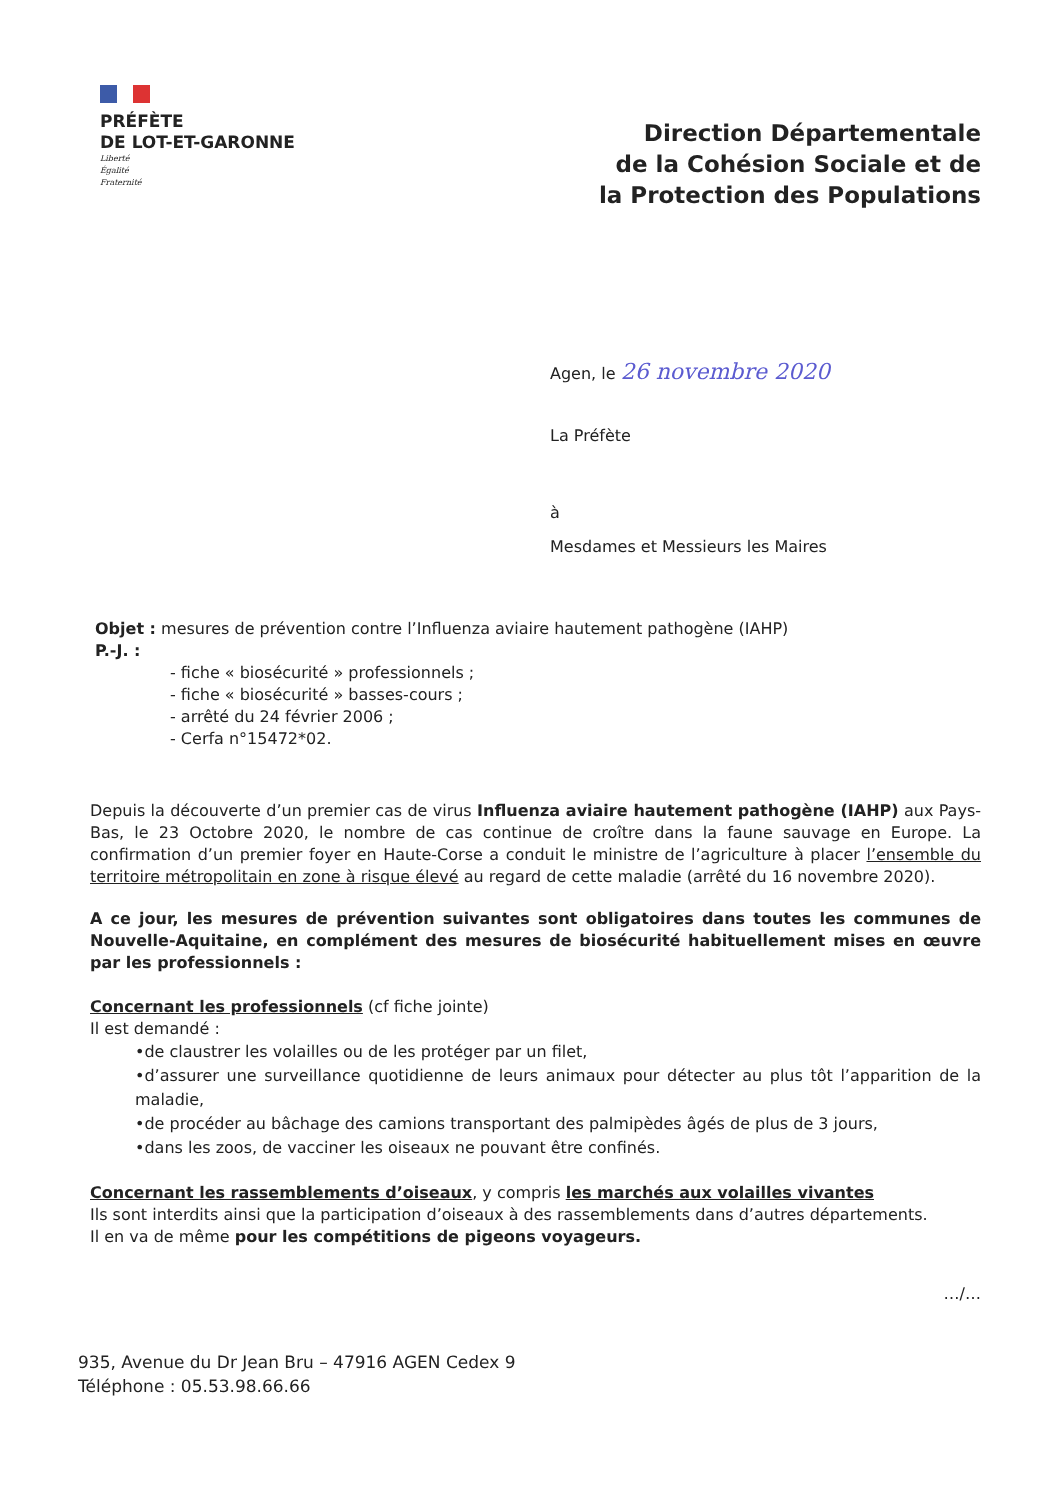PRÉFÈTE
DE LOT-ET-GARONNE
Liberté
Égalité
Fraternité
Direction Départementale
de la Cohésion Sociale et de
la Protection des Populations
Agen, le 26 novembre 2020
La Préfète
à
Mesdames et Messieurs les Maires
Objet : mesures de prévention contre l’Influenza aviaire hautement pathogène (IAHP)
P.-J. :
- fiche « biosécurité » professionnels ;
- fiche « biosécurité » basses-cours ;
- arrêté du 24 février 2006 ;
- Cerfa n°15472*02.
Depuis la découverte d’un premier cas de virus Influenza aviaire hautement pathogène (IAHP) aux Pays-Bas, le 23 Octobre 2020, le nombre de cas continue de croître dans la faune sauvage en Europe. La confirmation d’un premier foyer en Haute-Corse a conduit le ministre de l’agriculture à placer l’ensemble du territoire métropolitain en zone à risque élevé au regard de cette maladie (arrêté du 16 novembre 2020).
A ce jour, les mesures de prévention suivantes sont obligatoires dans toutes les communes de Nouvelle-Aquitaine, en complément des mesures de biosécurité habituellement mises en œuvre par les professionnels :
Concernant les professionnels (cf fiche jointe)
Il est demandé :
•de claustrer les volailles ou de les protéger par un filet,
•d’assurer une surveillance quotidienne de leurs animaux pour détecter au plus tôt l’apparition de la maladie,
•de procéder au bâchage des camions transportant des palmipèdes âgés de plus de 3 jours,
•dans les zoos, de vacciner les oiseaux ne pouvant être confinés.
Concernant les rassemblements d’oiseaux, y compris les marchés aux volailles vivantes
Ils sont interdits ainsi que la participation d’oiseaux à des rassemblements dans d’autres départements.
Il en va de même pour les compétitions de pigeons voyageurs.
…/…
935, Avenue du Dr Jean Bru – 47916 AGEN Cedex 9
Téléphone : 05.53.98.66.66